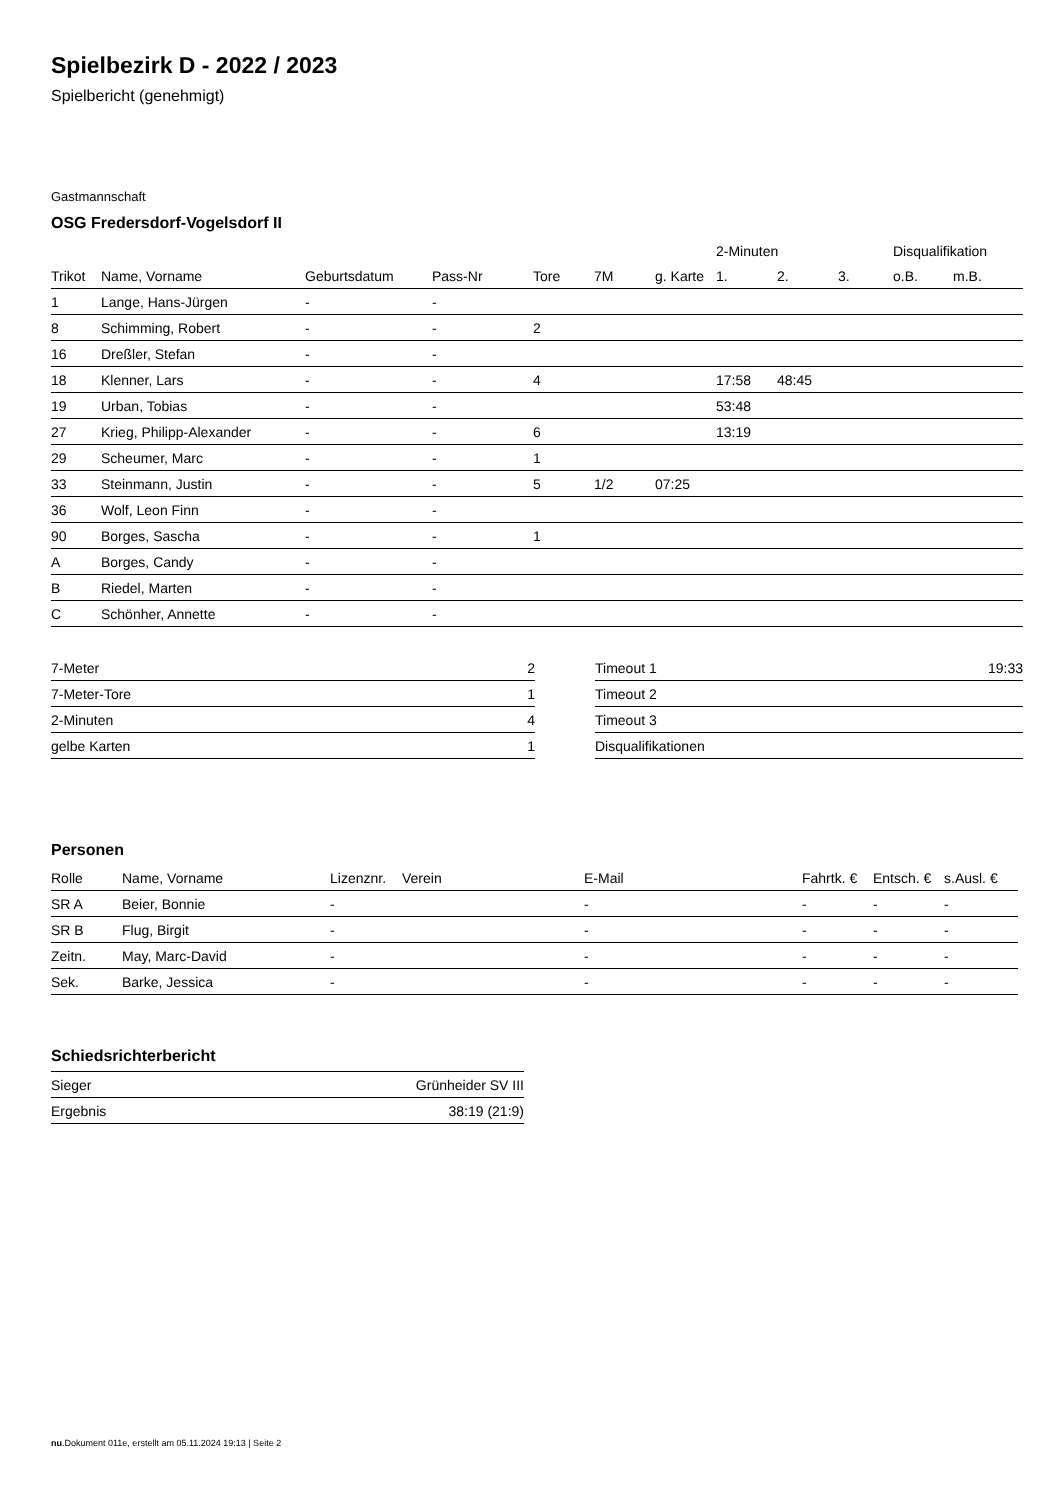Spielbezirk D - 2022 / 2023
Spielbericht (genehmigt)
Gastmannschaft
OSG Fredersdorf-Vogelsdorf II
| | | | | | | | 2-Minuten | | | Disqualifikation | |
| Trikot | Name, Vorname | Geburtsdatum | Pass-Nr | Tore | 7M | g. Karte | 1. | 2. | 3. | o.B. | m.B. |
| 1 | Lange, Hans-Jürgen | - | - | | | | | | | | |
| 8 | Schimming, Robert | - | - | 2 | | | | | | | |
| 16 | Dreßler, Stefan | - | - | | | | | | | | |
| 18 | Klenner, Lars | - | - | 4 | | | 17:58 | 48:45 | | | |
| 19 | Urban, Tobias | - | - | | | | 53:48 | | | | |
| 27 | Krieg, Philipp-Alexander | - | - | 6 | | | 13:19 | | | | |
| 29 | Scheumer, Marc | - | - | 1 | | | | | | | |
| 33 | Steinmann, Justin | - | - | 5 | 1/2 | 07:25 | | | | | |
| 36 | Wolf, Leon Finn | - | - | | | | | | | | |
| 90 | Borges, Sascha | - | - | 1 | | | | | | | |
| A | Borges, Candy | - | - | | | | | | | | |
| B | Riedel, Marten | - | - | | | | | | | | |
| C | Schönher, Annette | - | - | | | | | | | | |
| 7-Meter | 2 |
| 7-Meter-Tore | 1 |
| 2-Minuten | 4 |
| gelbe Karten | 1 |
| Timeout 1 | 19:33 |
| Timeout 2 | |
| Timeout 3 | |
| Disqualifikationen | |
Personen
| Rolle | Name, Vorname | Lizenznr. | Verein | E-Mail | Fahrtk. € | Entsch. € | s.Ausl. € |
| --- | --- | --- | --- | --- | --- | --- | --- |
| SR A | Beier, Bonnie | - | | - | - | - | - |
| SR B | Flug, Birgit | - | | - | - | - | - |
| Zeitn. | May, Marc-David | - | | - | - | - | - |
| Sek. | Barke, Jessica | - | | - | - | - | - |
Schiedsrichterbericht
| Sieger | Grünheider SV III |
| Ergebnis | 38:19 (21:9) |
nu.Dokument 011e, erstellt am 05.11.2024 19:13 | Seite 2